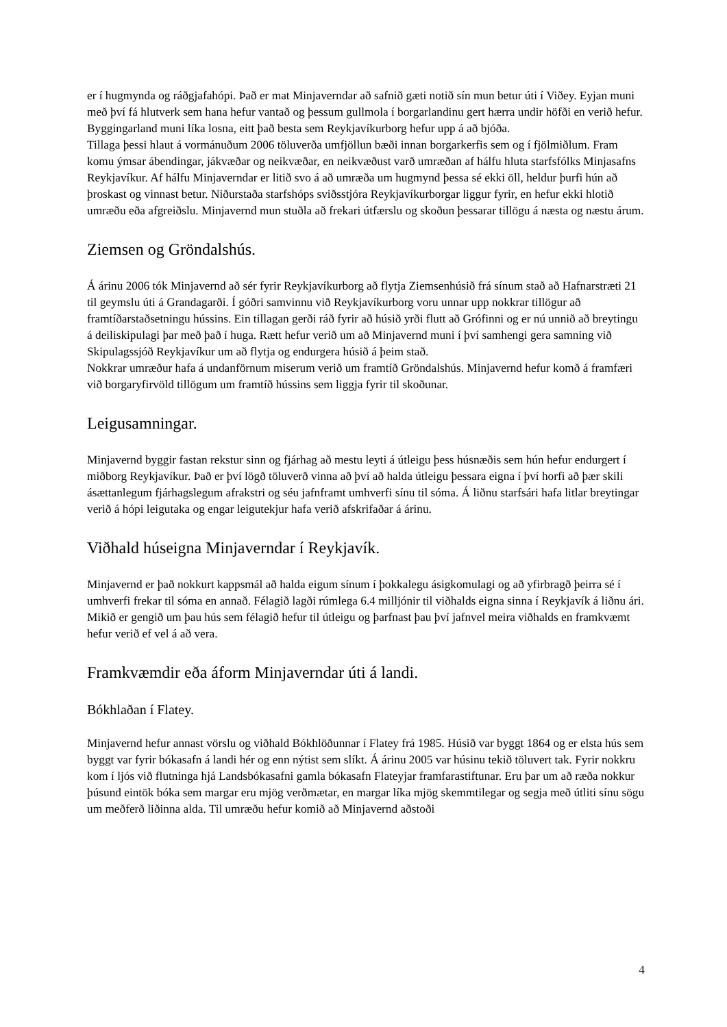er í hugmynda og ráðgjafahópi. Það er mat Minjaverndar að safnið gæti notið sín mun betur úti í Viðey. Eyjan muni með því fá hlutverk sem hana hefur vantað og þessum gullmola í borgarlandinu gert hærra undir höfði en verið hefur. Byggingarland muni líka losna, eitt það besta sem Reykjavíkurborg hefur upp á að bjóða.
Tillaga þessi hlaut á vormánuðum 2006 töluverða umfjöllun bæði innan borgarkerfis sem og í fjölmiðlum. Fram komu ýmsar ábendingar, jákvæðar og neikvæðar, en neikvæðust varð umræðan af hálfu hluta starfsfólks Minjasafns Reykjavíkur. Af hálfu Minjaverndar er litið svo á að umræða um hugmynd þessa sé ekki öll, heldur þurfi hún að þroskast og vinnast betur. Niðurstaða starfshóps sviðsstjóra Reykjavíkurborgar liggur fyrir, en hefur ekki hlotið umræðu eða afgreiðslu. Minjavernd mun stuðla að frekari útfærslu og skoðun þessarar tillögu á næsta og næstu árum.
Ziemsen og Gröndalshús.
Á árinu 2006 tók Minjavernd að sér fyrir Reykjavíkurborg að flytja Ziemsenhúsið frá sínum stað að Hafnarstræti 21 til geymslu úti á Grandagarði. Í góðri samvinnu við Reykjavíkurborg voru unnar upp nokkrar tillögur að framtíðarstaðsetningu hússins. Ein tillagan gerði ráð fyrir að húsið yrði flutt að Grófinni og er nú unnið að breytingu á deiliskipulagi þar með það í huga. Rætt hefur verið um að Minjavernd muni í því samhengi gera samning við Skipulagssjóð Reykjavíkur um að flytja og endurgera húsið á þeim stað.
Nokkrar umræður hafa á undanförnum miserum verið um framtíð Gröndalshús. Minjavernd hefur komð á framfæri við borgaryfirvöld tillögum um framtíð hússins sem liggja fyrir til skoðunar.
Leigusamningar.
Minjavernd byggir fastan rekstur sinn og fjárhag að mestu leyti á útleigu þess húsnæðis sem hún hefur endurgert í miðborg Reykjavíkur. Það er því lögð töluverð vinna að því að halda útleigu þessara eigna í því horfi að þær skili ásættanlegum fjárhagslegum afrakstri og séu jafnframt umhverfi sínu til sóma. Á liðnu starfsári hafa litlar breytingar verið á hópi leigutaka og engar leigutekjur hafa verið afskrifaðar á árinu.
Viðhald húseigna Minjaverndar í Reykjavík.
Minjavernd er það nokkurt kappsmál að halda eigum sínum í þokkalegu ásigkomulagi og að yfirbragð þeirra sé í umhverfi frekar til sóma en annað. Félagið lagði rúmlega 6.4 milljónir til viðhalds eigna sinna í Reykjavík á liðnu ári. Mikið er gengið um þau hús sem félagið hefur til útleigu og þarfnast þau því jafnvel meira viðhalds en framkvæmt hefur verið ef vel á að vera.
Framkvæmdir eða áform Minjaverndar úti á landi.
Bókhlaðan í Flatey.
Minjavernd hefur annast vörslu og viðhald Bókhlöðunnar í Flatey frá 1985. Húsið var byggt 1864 og er elsta hús sem byggt var fyrir bókasafn á landi hér og enn nýtist sem slíkt. Á árinu 2005 var húsinu tekið töluvert tak. Fyrir nokkru kom í ljós við flutninga hjá Landsbókasafni gamla bókasafn Flateyjar framfarastiftunar. Eru þar um að ræða nokkur þúsund eintök bóka sem margar eru mjög verðmætar, en margar líka mjög skemmtilegar og segja með útliti sínu sögu um meðferð liðinna alda. Til umræðu hefur komið að Minjavernd aðstoði
4